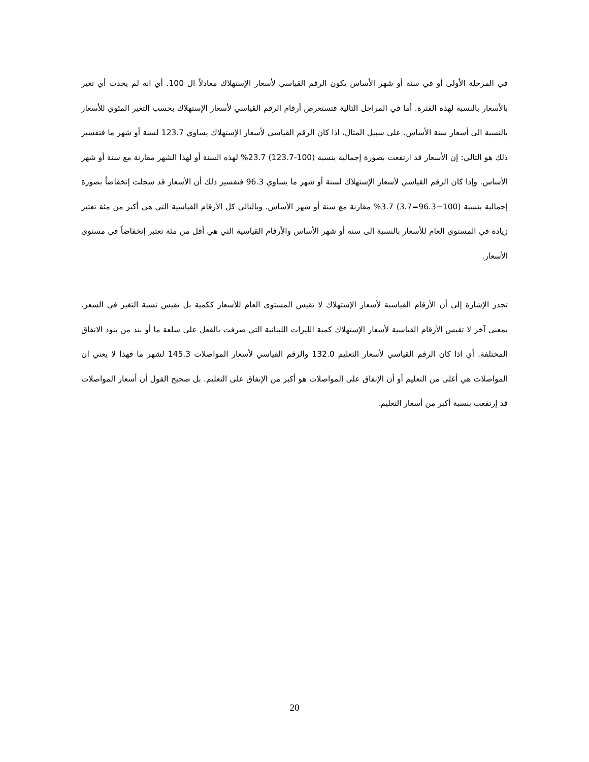في المرحلة الأولى أو في سنة أو شهر الأساس يكون الرقم القياسي لأسعار الإستهلاك معادلاً ال 100. أي انه لم يحدث أي تغير بالأسعار بالنسبة لهذه الفترة. أما في المراحل التالية فتستعرض أرقام الرقم القياسي لأسعار الإستهلاك بحسب التغير المئوي للأسعار بالنسبة الى أسعار سنة الأساس. على سبيل المثال، اذا كان الرقم القياسي لأسعار الإستهلاك يساوي 123.7 لسنة أو شهر ما فتفسير ذلك هو التالي: إن الأسعار قد ارتفعت بصورة إجمالية بنسبة (100-123.7) 23.7% لهذه السنة أو لهذا الشهر مقارنة مع سنة أو شهر الأساس. وإذا كان الرقم القياسي لأسعار الإستهلاك لسنة أو شهر ما يساوي 96.3 فتفسير ذلك أن الأسعار قد سجلت إنخفاضاً بصورة إجمالية بنسبة (100−96.3=3.7) 3.7% مقارنة مع سنة أو شهر الأساس. وبالتالي كل الأرقام القياسية التي هي أكبر من مئة تعتبر زيادة في المستوى العام للأسعار بالنسبة الى سنة أو شهر الأساس والأرقام القياسية التي هي أقل من مئة تعتبر إنخفاضاً في مستوى الأسعار.
تجدر الإشارة إلى أن الأرقام القياسية لأسعار الإستهلاك لا تقيس المستوى العام للأسعار ككمية بل تقيس نسبة التغير في السعر. بمعنى آخر لا تقيس الأرقام القياسية لأسعار الإستهلاك كمية الليرات اللبنانية التي صرفت بالفعل على سلعة ما أو بند من بنود الانفاق المختلفة. أي اذا كان الرقم القياسي لأسعار التعليم 132.0 والرقم القياسي لأسعار المواصلات 145.3 لشهر ما فهذا لا يعني ان المواصلات هي أغلى من التعليم أو أن الإنفاق على المواصلات هو أكبر من الإنفاق على التعليم. بل صحيح القول أن أسعار المواصلات قد إرتفعت بنسبة أكبر من أسعار التعليم.
20